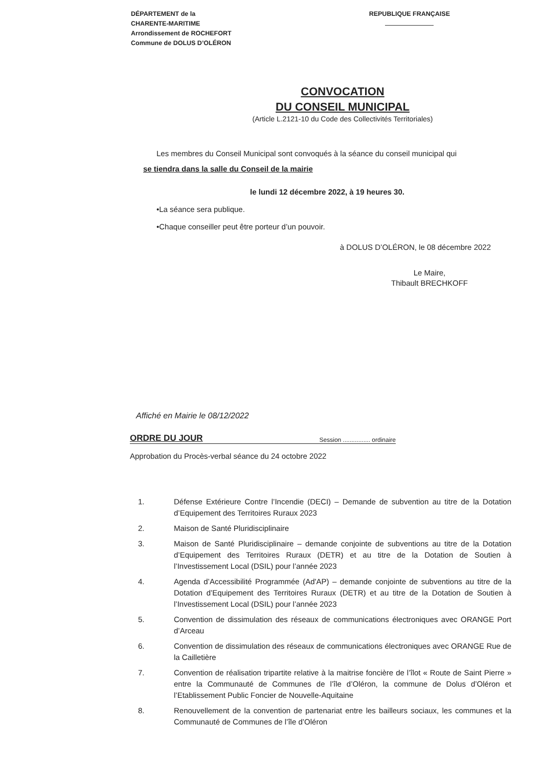DÉPARTEMENT de la
CHARENTE-MARITIME
Arrondissement de ROCHEFORT
Commune de DOLUS D’OLÉRON
REPUBLIQUE FRANÇAISE
CONVOCATION
DU CONSEIL MUNICIPAL
(Article L.2121-10 du Code des Collectivités Territoriales)
Les membres du Conseil Municipal sont convoqués à la séance du conseil municipal qui
se tiendra dans la salle du Conseil de la mairie
le lundi 12 décembre 2022, à 19 heures 30.
•La séance sera publique.
•Chaque conseiller peut être porteur d’un pouvoir.
à DOLUS D’OLÉRON, le 08 décembre 2022
Le Maire,
Thibault BRECHKOFF
Affiché en Mairie le 08/12/2022
ORDRE DU JOUR Session ................ ordinaire
Approbation du Procès-verbal séance du 24 octobre 2022
1. Défense Extérieure Contre l’Incendie (DECI) – Demande de subvention au titre de la Dotation d’Equipement des Territoires Ruraux 2023
2. Maison de Santé Pluridisciplinaire
3. Maison de Santé Pluridisciplinaire – demande conjointe de subventions au titre de la Dotation d’Equipement des Territoires Ruraux (DETR) et au titre de la Dotation de Soutien à l’Investissement Local (DSIL) pour l’année 2023
4. Agenda d’Accessibilité Programmée (Ad'AP) – demande conjointe de subventions au titre de la Dotation d’Equipement des Territoires Ruraux (DETR) et au titre de la Dotation de Soutien à l’Investissement Local (DSIL) pour l’année 2023
5. Convention de dissimulation des réseaux de communications électroniques avec ORANGE Port d’Arceau
6. Convention de dissimulation des réseaux de communications électroniques avec ORANGE Rue de la Cailletière
7. Convention de réalisation tripartite relative à la maitrise foncière de l’îlot « Route de Saint Pierre » entre la Communauté de Communes de l’île d’Oléron, la commune de Dolus d’Oléron et l’Etablissement Public Foncier de Nouvelle-Aquitaine
8. Renouvellement de la convention de partenariat entre les bailleurs sociaux, les communes et la Communauté de Communes de l’île d’Oléron